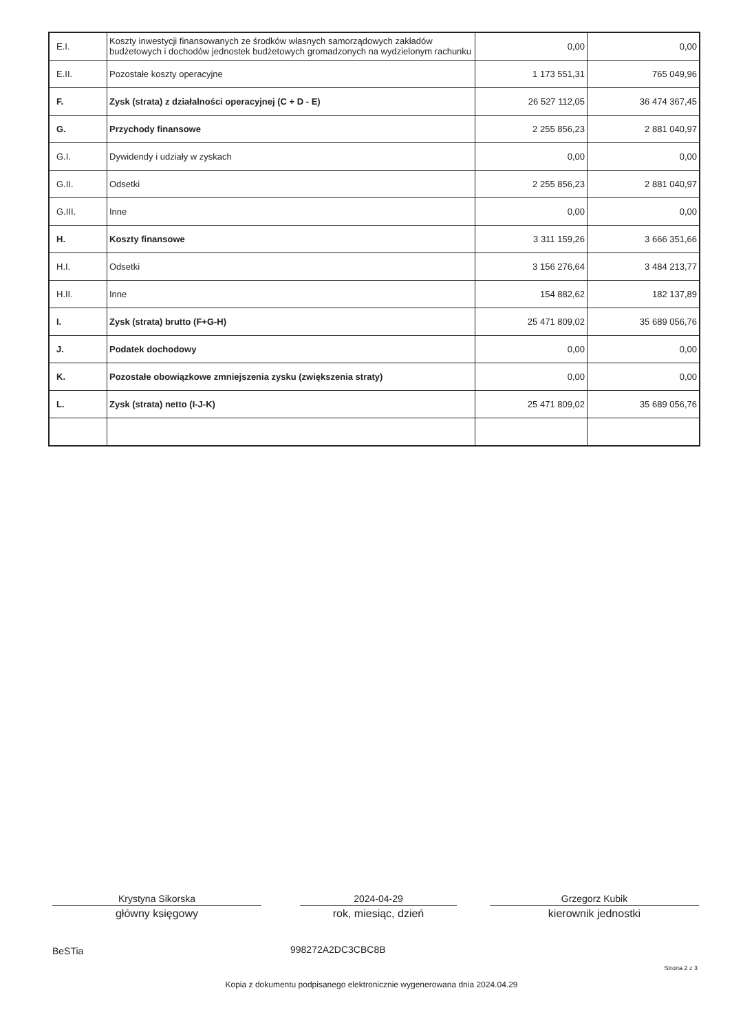| E.I. | Koszty inwestycji finansowanych ze środków własnych samorządowych zakładów budżetowych i dochodów jednostek budżetowych gromadzonych na wydzielonym rachunku | 0,00 | 0,00 |
| E.II. | Pozostałe koszty operacyjne | 1 173 551,31 | 765 049,96 |
| F. | Zysk (strata) z działalności operacyjnej (C + D - E) | 26 527 112,05 | 36 474 367,45 |
| G. | Przychody finansowe | 2 255 856,23 | 2 881 040,97 |
| G.I. | Dywidendy i udziały w zyskach | 0,00 | 0,00 |
| G.II. | Odsetki | 2 255 856,23 | 2 881 040,97 |
| G.III. | Inne | 0,00 | 0,00 |
| H. | Koszty finansowe | 3 311 159,26 | 3 666 351,66 |
| H.I. | Odsetki | 3 156 276,64 | 3 484 213,77 |
| H.II. | Inne | 154 882,62 | 182 137,89 |
| I. | Zysk (strata) brutto (F+G-H) | 25 471 809,02 | 35 689 056,76 |
| J. | Podatek dochodowy | 0,00 | 0,00 |
| K. | Pozostałe obowiązkowe zmniejszenia zysku (zwiększenia straty) | 0,00 | 0,00 |
| L. | Zysk (strata) netto (I-J-K) | 25 471 809,02 | 35 689 056,76 |
Krystyna Sikorska
główny księgowy
2024-04-29
rok, miesiąc, dzień
Grzegorz Kubik
kierownik jednostki
BeSTia 998272A2DC3CBC8B
Strona 2 z 3
Kopia z dokumentu podpisanego elektronicznie wygenerowana dnia 2024.04.29